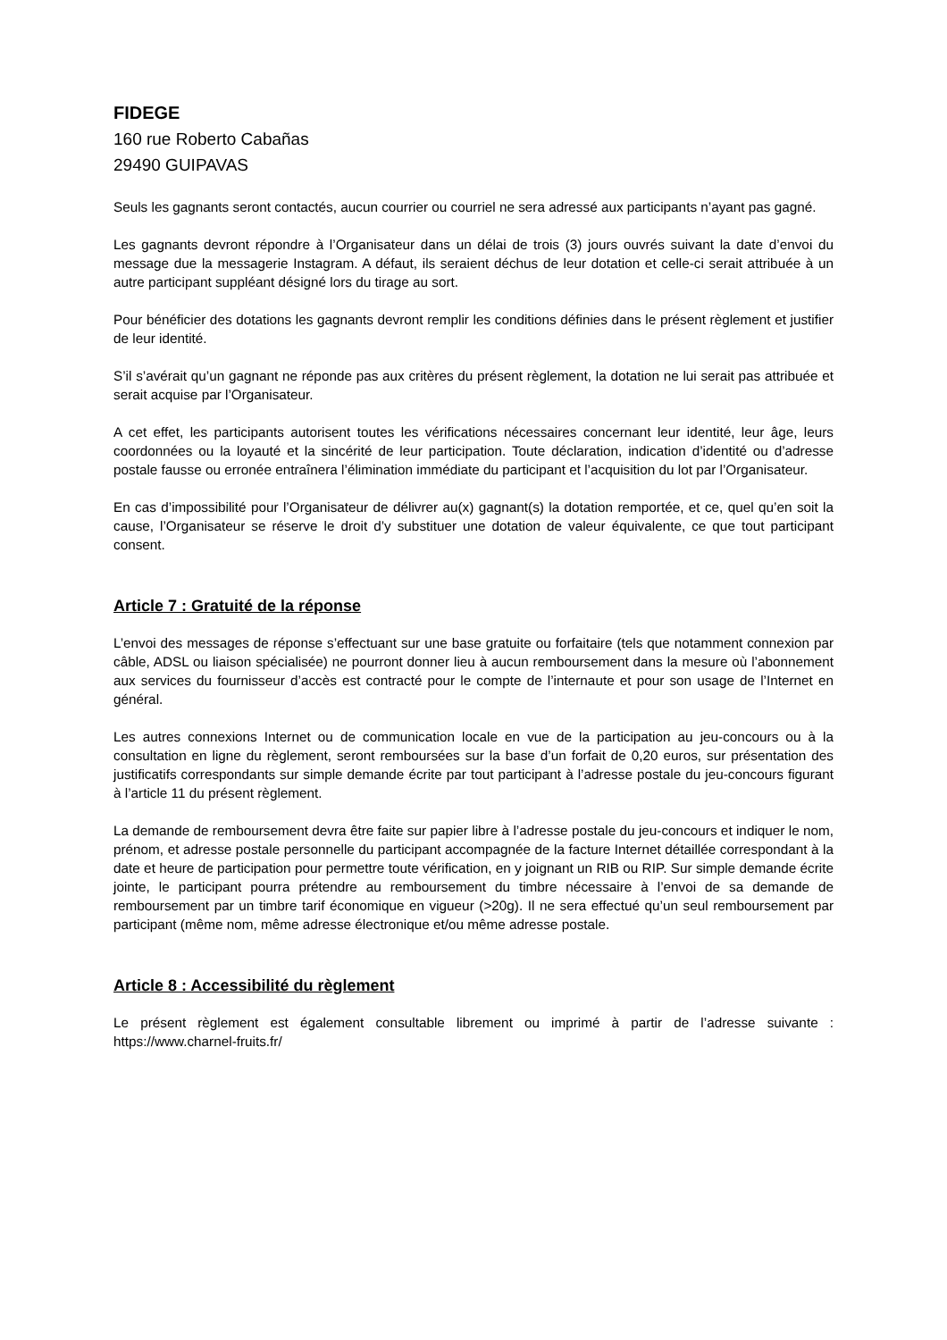FIDEGE
160 rue Roberto Cabañas
29490 GUIPAVAS
Seuls les gagnants seront contactés, aucun courrier ou courriel ne sera adressé aux participants n’ayant pas gagné.
Les gagnants devront répondre à l’Organisateur dans un délai de trois (3) jours ouvrés suivant la date d’envoi du message due la messagerie Instagram. A défaut, ils seraient déchus de leur dotation et celle-ci serait attribuée à un autre participant suppléant désigné lors du tirage au sort.
Pour bénéficier des dotations les gagnants devront remplir les conditions définies dans le présent règlement et justifier de leur identité.
S’il s’avérait qu’un gagnant ne réponde pas aux critères du présent règlement, la dotation ne lui serait pas attribuée et serait acquise par l’Organisateur.
A cet effet, les participants autorisent toutes les vérifications nécessaires concernant leur identité, leur âge, leurs coordonnées ou la loyauté et la sincérité de leur participation. Toute déclaration, indication d’identité ou d’adresse postale fausse ou erronée entraînera l’élimination immédiate du participant et l’acquisition du lot par l’Organisateur.
En cas d’impossibilité pour l’Organisateur de délivrer au(x) gagnant(s) la dotation remportée, et ce, quel qu’en soit la cause, l’Organisateur se réserve le droit d’y substituer une dotation de valeur équivalente, ce que tout participant consent.
Article 7 : Gratuité de la réponse
L’envoi des messages de réponse s’effectuant sur une base gratuite ou forfaitaire (tels que notamment connexion par câble, ADSL ou liaison spécialisée) ne pourront donner lieu à aucun remboursement dans la mesure où l’abonnement aux services du fournisseur d’accès est contracté pour le compte de l’internaute et pour son usage de l’Internet en général.
Les autres connexions Internet ou de communication locale en vue de la participation au jeu-concours ou à la consultation en ligne du règlement, seront remboursées sur la base d’un forfait de 0,20 euros, sur présentation des justificatifs correspondants sur simple demande écrite par tout participant à l’adresse postale du jeu-concours figurant à l’article 11 du présent règlement.
La demande de remboursement devra être faite sur papier libre à l’adresse postale du jeu-concours et indiquer le nom, prénom, et adresse postale personnelle du participant accompagnée de la facture Internet détaillée correspondant à la date et heure de participation pour permettre toute vérification, en y joignant un RIB ou RIP. Sur simple demande écrite jointe, le participant pourra prétendre au remboursement du timbre nécessaire à l’envoi de sa demande de remboursement par un timbre tarif économique en vigueur (>20g). Il ne sera effectué qu’un seul remboursement par participant (même nom, même adresse électronique et/ou même adresse postale.
Article 8 : Accessibilité du règlement
Le présent règlement est également consultable librement ou imprimé à partir de l’adresse suivante : https://www.charnel-fruits.fr/